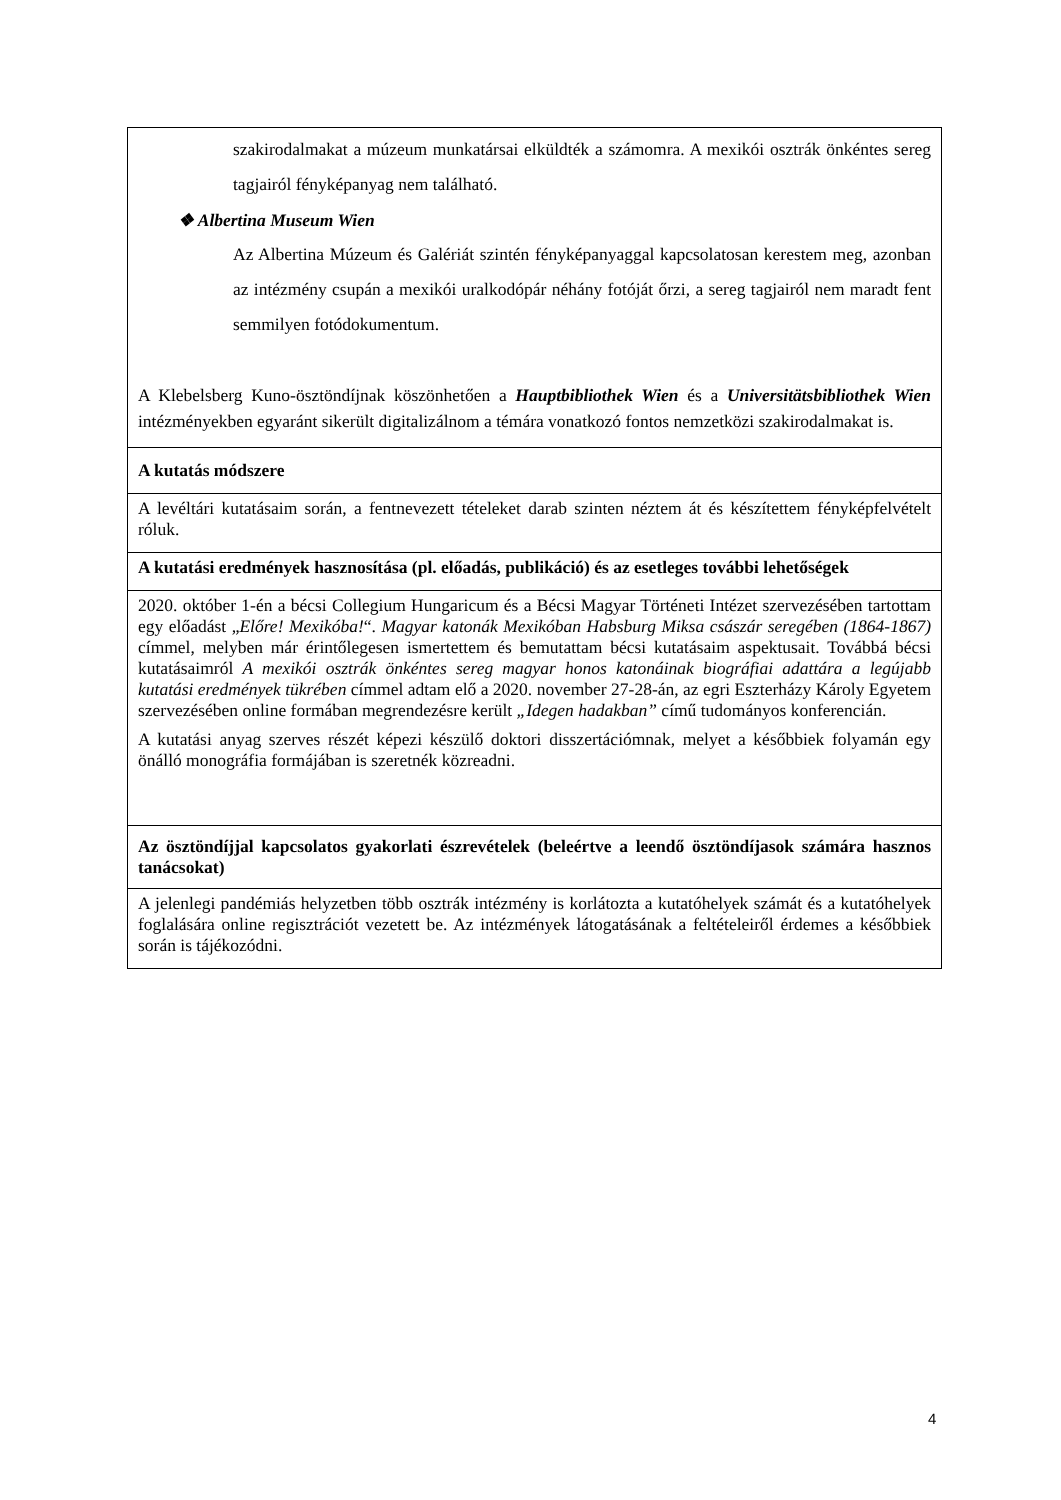| szakirodalmakat a múzeum munkatársai elküldték a számomra. A mexikói osztrák önkéntes sereg tagjairól fényképanyag nem található. ❖ Albertina Museum Wien Az Albertina Múzeum és Galériát szintén fényképanyaggal kapcsolatosan kerestem meg, azonban az intézmény csupán a mexikói uralkodópár néhány fotóját őrzi, a sereg tagjairól nem maradt fent semmilyen fotódokumentum. A Klebelsberg Kuno-ösztöndíjnak köszönhetően a Hauptbibliothek Wien és a Universitätsbibliothek Wien intézményekben egyaránt sikerült digitalizálnom a témára vonatkozó fontos nemzetközi szakirodalmakat is. |
| A kutatás módszere |
| A levéltári kutatásaim során, a fentnevezett tételeket darab szinten néztem át és készítettem fényképfelvételt róluk. |
| A kutatási eredmények hasznosítása (pl. előadás, publikáció) és az esetleges további lehetőségek |
| 2020. október 1-én a bécsi Collegium Hungaricum és a Bécsi Magyar Történeti Intézet szervezésében tartottam egy előadást „ Előre! Mexikóba! “. Magyar katonák Mexikóban Habsburg Miksa császár seregében (1864-1867) címmel, melyben már érintőlegesen ismertettem és bemutattam bécsi kutatásaim aspektusait. Továbbá bécsi kutatásaimról A mexikói osztrák önkéntes sereg magyar honos katonáinak biográfiai adattára a legújabb kutatási eredmények tükrében címmel adtam elő a 2020. november 27-28-án, az egri Eszterházy Károly Egyetem szervezésében online formában megrendezésre került „Idegen hadakban” című tudományos konferencián. A kutatási anyag szerves részét képezi készülő doktori disszertációmnak, melyet a későbbiek folyamán egy önálló monográfia formájában is szeretnék közreadni. |
| Az ösztöndíjjal kapcsolatos gyakorlati észrevételek (beleértve a leendő ösztöndíjasok számára hasznos tanácsokat) |
| A jelenlegi pandémiás helyzetben több osztrák intézmény is korlátozta a kutatóhelyek számát és a kutatóhelyek foglalására online regisztrációt vezetett be. Az intézmények látogatásának a feltételeiről érdemes a későbbiek során is tájékozódni. |
4